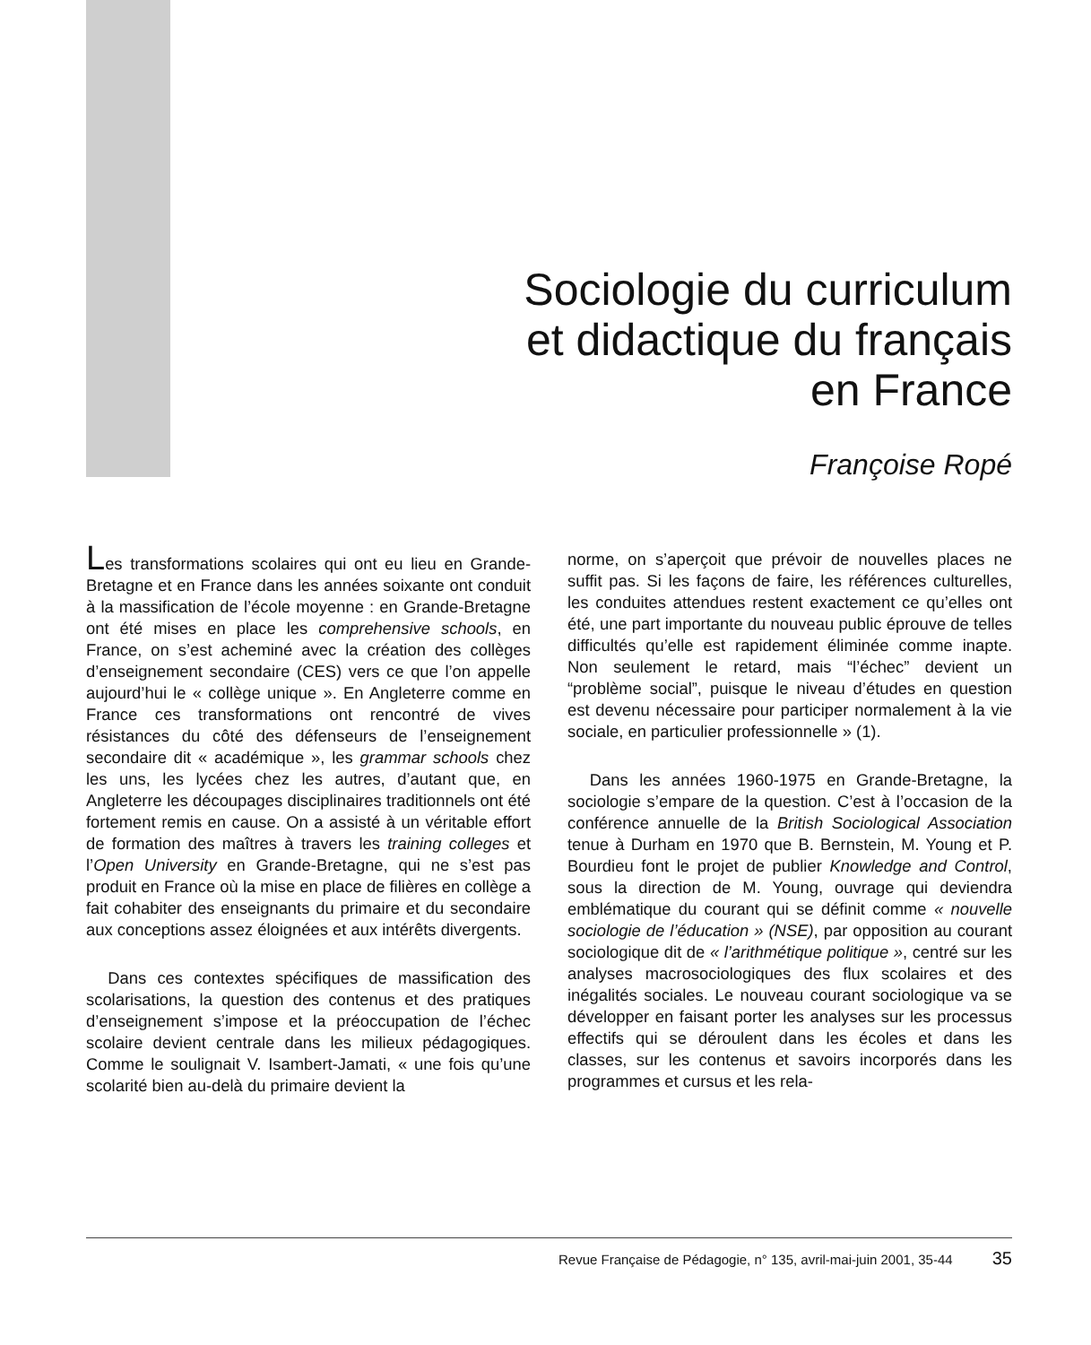Sociologie du curriculum
et didactique du français
en France
Françoise Ropé
Les transformations scolaires qui ont eu lieu en Grande-Bretagne et en France dans les années soixante ont conduit à la massification de l’école moyenne : en Grande-Bretagne ont été mises en place les comprehensive schools, en France, on s’est acheminé avec la création des collèges d’enseignement secondaire (CES) vers ce que l’on appelle aujourd’hui le « collège unique ». En Angleterre comme en France ces transformations ont rencontré de vives résistances du côté des défenseurs de l’enseignement secondaire dit « académique », les grammar schools chez les uns, les lycées chez les autres, d’autant que, en Angleterre les découpages disciplinaires traditionnels ont été fortement remis en cause. On a assisté à un véritable effort de formation des maîtres à travers les training colleges et l’Open University en Grande-Bretagne, qui ne s’est pas produit en France où la mise en place de filières en collège a fait cohabiter des enseignants du primaire et du secondaire aux conceptions assez éloignées et aux intérêts divergents.
Dans ces contextes spécifiques de massification des scolarisations, la question des contenus et des pratiques d’enseignement s’impose et la préoccupation de l’échec scolaire devient centrale dans les milieux pédagogiques. Comme le soulignait V. Isambert-Jamati, « une fois qu’une scolarité bien au-delà du primaire devient la
norme, on s’aperçoit que prévoir de nouvelles places ne suffit pas. Si les façons de faire, les références culturelles, les conduites attendues restent exactement ce qu’elles ont été, une part importante du nouveau public éprouve de telles difficultés qu’elle est rapidement éliminée comme inapte. Non seulement le retard, mais “l’échec” devient un “problème social”, puisque le niveau d’études en question est devenu nécessaire pour participer normalement à la vie sociale, en particulier professionnelle » (1).
Dans les années 1960-1975 en Grande-Bretagne, la sociologie s’empare de la question. C’est à l’occasion de la conférence annuelle de la British Sociological Association tenue à Durham en 1970 que B. Bernstein, M. Young et P. Bourdieu font le projet de publier Knowledge and Control, sous la direction de M. Young, ouvrage qui deviendra emblématique du courant qui se définit comme « nouvelle sociologie de l’éducation » (NSE), par opposition au courant sociologique dit de « l’arithmétique politique », centré sur les analyses macrosociologiques des flux scolaires et des inégalités sociales. Le nouveau courant sociologique va se développer en faisant porter les analyses sur les processus effectifs qui se déroulent dans les écoles et dans les classes, sur les contenus et savoirs incorporés dans les programmes et cursus et les rela-
Revue Française de Pédagogie, n° 135, avril-mai-juin 2001, 35-44 35